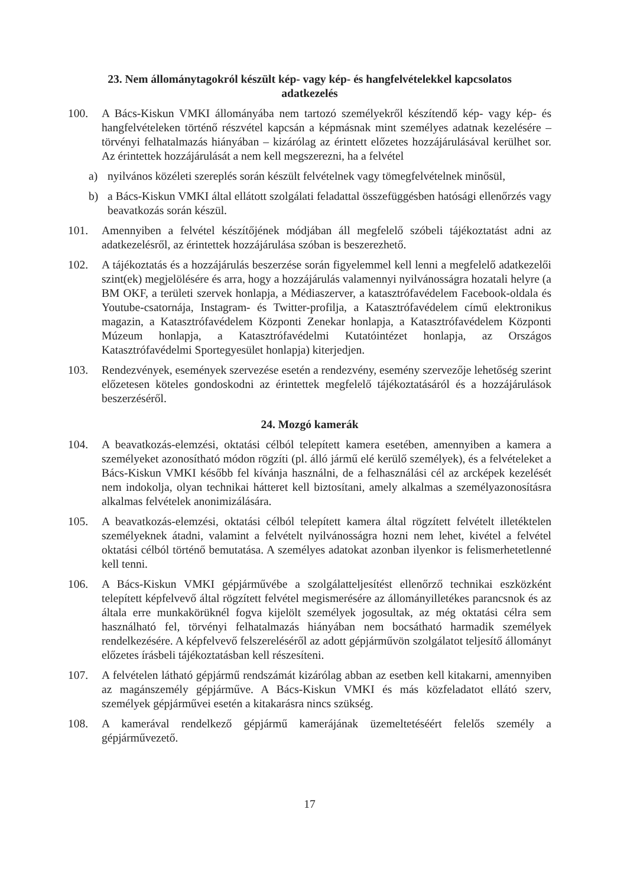23. Nem állománytagokról készült kép- vagy kép- és hangfelvételekkel kapcsolatos
adatkezelés
100. A Bács-Kiskun VMKI állományába nem tartozó személyekről készítendő kép- vagy kép- és hangfelvételeken történő részvétel kapcsán a képmásnak mint személyes adatnak kezelésére – törvényi felhatalmazás hiányában – kizárólag az érintett előzetes hozzájárulásával kerülhet sor. Az érintettek hozzájárulását a nem kell megszerezni, ha a felvétel
a) nyilvános közéleti szereplés során készült felvételnek vagy tömegfelvételnek minősül,
b) a Bács-Kiskun VMKI által ellátott szolgálati feladattal összefüggésben hatósági ellenőrzés vagy beavatkozás során készül.
101. Amennyiben a felvétel készítőjének módjában áll megfelelő szóbeli tájékoztatást adni az adatkezelésről, az érintettek hozzájárulása szóban is beszerezhető.
102. A tájékoztatás és a hozzájárulás beszerzése során figyelemmel kell lenni a megfelelő adatkezelői szint(ek) megjelölésére és arra, hogy a hozzájárulás valamennyi nyilvánosságra hozatali helyre (a BM OKF, a területi szervek honlapja, a Médiaszerver, a katasztrófavédelem Facebook-oldala és Youtube-csatornája, Instagram- és Twitter-profilja, a Katasztrófavédelem című elektronikus magazin, a Katasztrófavédelem Központi Zenekar honlapja, a Katasztrófavédelem Központi Múzeum honlapja, a Katasztrófavédelmi Kutatóintézet honlapja, az Országos Katasztrófavédelmi Sportegyesület honlapja) kiterjedjen.
103. Rendezvények, események szervezése esetén a rendezvény, esemény szervezője lehetőség szerint előzetesen köteles gondoskodni az érintettek megfelelő tájékoztatásáról és a hozzájárulások beszerzéséről.
24. Mozgó kamerák
104. A beavatkozás-elemzési, oktatási célból telepített kamera esetében, amennyiben a kamera a személyeket azonosítható módon rögzíti (pl. álló jármű elé kerülő személyek), és a felvételeket a Bács-Kiskun VMKI később fel kívánja használni, de a felhasználási cél az arcképek kezelését nem indokolja, olyan technikai hátteret kell biztosítani, amely alkalmas a személyazonosításra alkalmas felvételek anonimizálására.
105. A beavatkozás-elemzési, oktatási célból telepített kamera által rögzített felvételt illetéktelen személyeknek átadni, valamint a felvételt nyilvánosságra hozni nem lehet, kivétel a felvétel oktatási célból történő bemutatása. A személyes adatokat azonban ilyenkor is felismerhetetlenné kell tenni.
106. A Bács-Kiskun VMKI gépjárművébe a szolgálatteljesítést ellenőrző technikai eszközként telepített képfelvevő által rögzített felvétel megismerésére az állományilletékes parancsnok és az általa erre munkakörüknél fogva kijelölt személyek jogosultak, az még oktatási célra sem használható fel, törvényi felhatalmazás hiányában nem bocsátható harmadik személyek rendelkezésére. A képfelvevő felszereléséről az adott gépjárművön szolgálatot teljesítő állományt előzetes írásbeli tájékoztatásban kell részesíteni.
107. A felvételen látható gépjármű rendszámát kizárólag abban az esetben kell kitakarni, amennyiben az magánszemély gépjárműve. A Bács-Kiskun VMKI és más közfeladatot ellátó szerv, személyek gépjárművei esetén a kitakarásra nincs szükség.
108. A kamerával rendelkező gépjármű kamerájának üzemeltetéséért felelős személy a gépjárművezető.
17